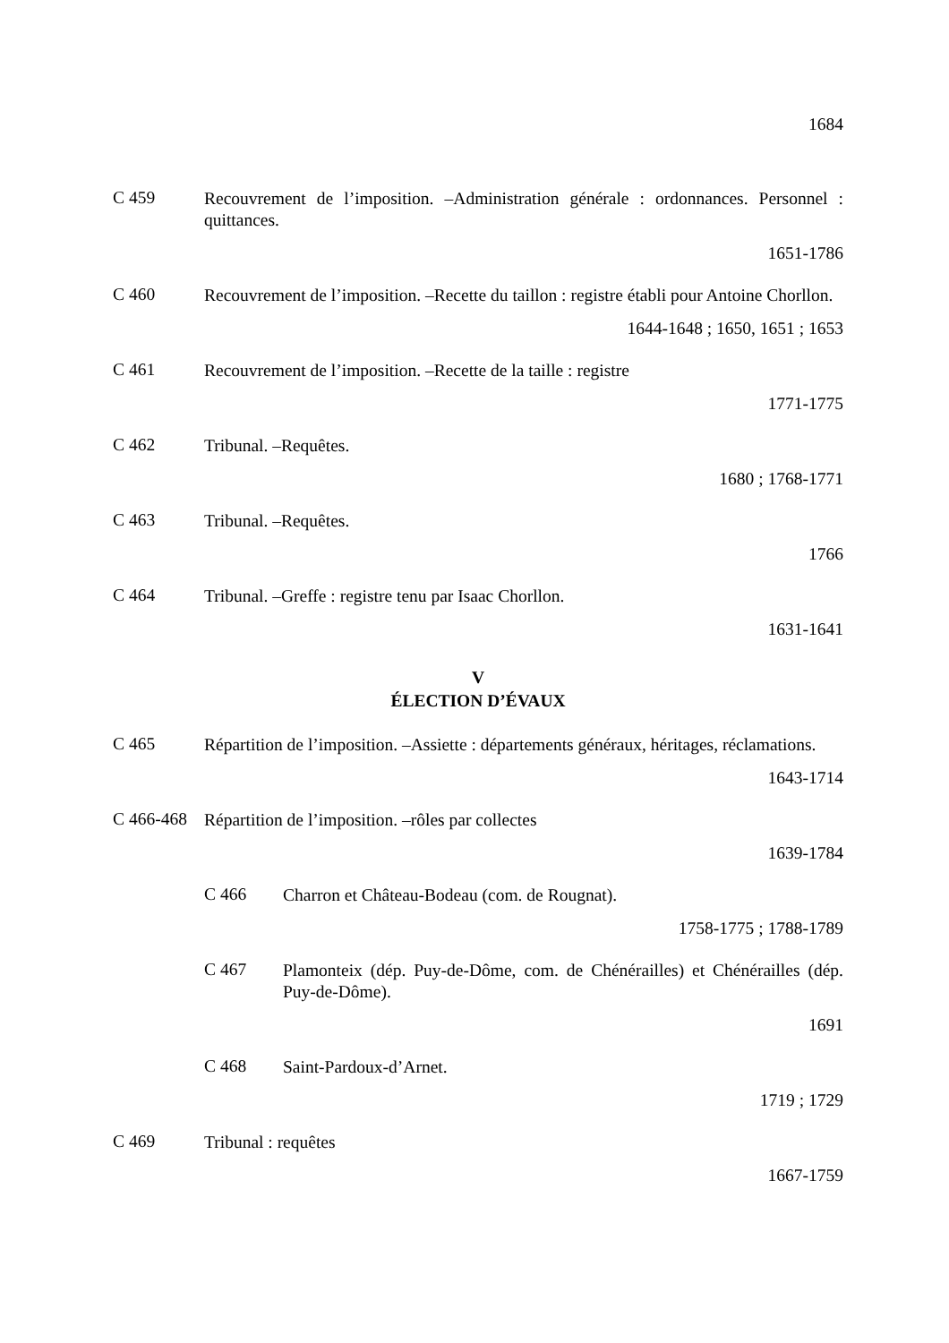1684
C 459
Recouvrement de l’imposition. –Administration générale : ordonnances. Personnel : quittances.
1651-1786
C 460
Recouvrement de l’imposition. –Recette du taillon : registre établi pour Antoine Chorllon.
1644-1648 ; 1650, 1651 ; 1653
C 461
Recouvrement de l’imposition. –Recette de la taille : registre
1771-1775
C 462
Tribunal. –Requêtes.
1680 ; 1768-1771
C 463
Tribunal. –Requêtes.
1766
C 464
Tribunal. –Greffe : registre tenu par Isaac Chorllon.
1631-1641
V
ÉLECTION D’ÉVAUX
C 465
Répartition de l’imposition. –Assiette : départements généraux, héritages, réclamations.
1643-1714
C 466-468
Répartition de l’imposition. –rôles par collectes
1639-1784
C 466
Charron et Château-Bodeau (com. de Rougnat).
1758-1775 ; 1788-1789
C 467
Plamonteix (dép. Puy-de-Dôme, com. de Chénérailles) et Chénérailles (dép. Puy-de-Dôme).
1691
C 468
Saint-Pardoux-d’Arnet.
1719 ; 1729
C 469
Tribunal : requêtes
1667-1759